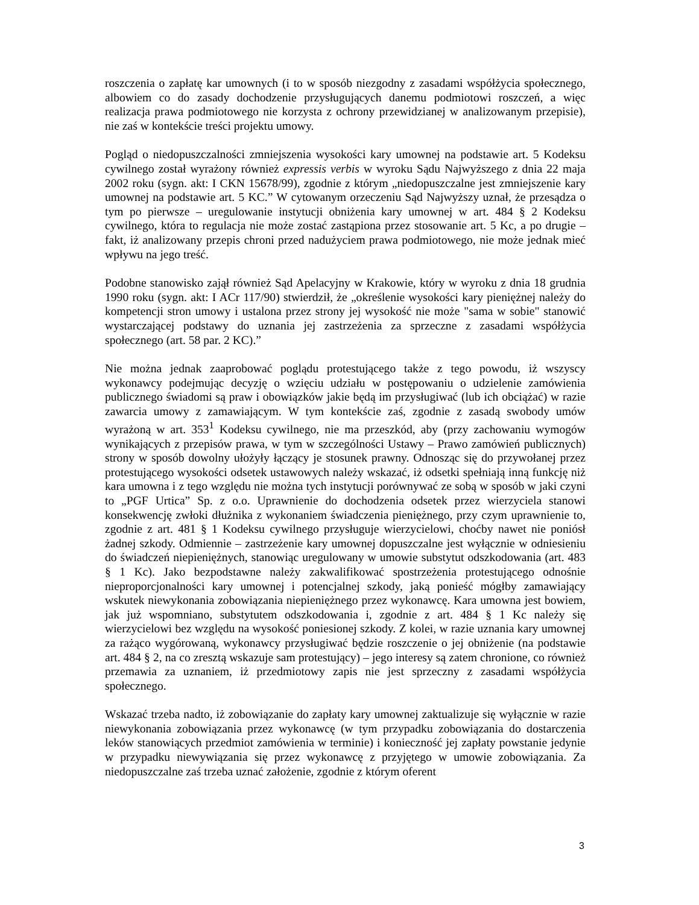roszczenia o zapłatę kar umownych (i to w sposób niezgodny z zasadami współżycia społecznego, albowiem co do zasady dochodzenie przysługujących danemu podmiotowi roszczeń, a więc realizacja prawa podmiotowego nie korzysta z ochrony przewidzianej w analizowanym przepisie), nie zaś w kontekście treści projektu umowy.
Pogląd o niedopuszczalności zmniejszenia wysokości kary umownej na podstawie art. 5 Kodeksu cywilnego został wyrażony również expressis verbis w wyroku Sądu Najwyższego z dnia 22 maja 2002 roku (sygn. akt: I CKN 15678/99), zgodnie z którym „niedopuszczalne jest zmniejszenie kary umownej na podstawie art. 5 KC.” W cytowanym orzeczeniu Sąd Najwyższy uznał, że przesądza o tym po pierwsze – uregulowanie instytucji obniżenia kary umownej w art. 484 § 2 Kodeksu cywilnego, która to regulacja nie może zostać zastąpiona przez stosowanie art. 5 Kc, a po drugie – fakt, iż analizowany przepis chroni przed nadużyciem prawa podmiotowego, nie może jednak mieć wpływu na jego treść.
Podobne stanowisko zajął również Sąd Apelacyjny w Krakowie, który w wyroku z dnia 18 grudnia 1990 roku (sygn. akt: I ACr 117/90) stwierdził, że „określenie wysokości kary pieniężnej należy do kompetencji stron umowy i ustalona przez strony jej wysokość nie może "sama w sobie" stanowić wystarczającej podstawy do uznania jej zastrzeżenia za sprzeczne z zasadami współżycia społecznego (art. 58 par. 2 KC).”
Nie można jednak zaaprobować poglądu protestującego także z tego powodu, iż wszyscy wykonawcy podejmując decyzję o wzięciu udziału w postępowaniu o udzielenie zamówienia publicznego świadomi są praw i obowiązków jakie będą im przysługiwać (lub ich obciążać) w razie zawarcia umowy z zamawiającym. W tym kontekście zaś, zgodnie z zasadą swobody umów wyrażoną w art. 353<sup>1</sup> Kodeksu cywilnego, nie ma przeszkód, aby (przy zachowaniu wymogów wynikających z przepisów prawa, w tym w szczególności Ustawy – Prawo zamówień publicznych) strony w sposób dowolny ułożyły łączący je stosunek prawny. Odnosząc się do przywołanej przez protestującego wysokości odsetek ustawowych należy wskazać, iż odsetki spełniają inną funkcję niż kara umowna i z tego względu nie można tych instytucji porównywać ze sobą w sposób w jaki czyni to „PGF Urtica” Sp. z o.o. Uprawnienie do dochodzenia odsetek przez wierzyciela stanowi konsekwencję zwłoki dłużnika z wykonaniem świadczenia pieniężnego, przy czym uprawnienie to, zgodnie z art. 481 § 1 Kodeksu cywilnego przysługuje wierzycielowi, choćby nawet nie poniósł żadnej szkody. Odmiennie – zastrzeżenie kary umownej dopuszczalne jest wyłącznie w odniesieniu do świadczeń niepieniężnych, stanowiąc uregulowany w umowie substytut odszkodowania (art. 483 § 1 Kc). Jako bezpodstawne należy zakwalifikować spostrzeżenia protestującego odnośnie nieproporcjonalności kary umownej i potencjalnej szkody, jaką ponieść mógłby zamawiający wskutek niewykonania zobowiązania niepieniężnego przez wykonawcę. Kara umowna jest bowiem, jak już wspomniano, substytutem odszkodowania i, zgodnie z art. 484 § 1 Kc należy się wierzycielowi bez względu na wysokość poniesionej szkody. Z kolei, w razie uznania kary umownej za rażąco wygórowaną, wykonawcy przysługiwać będzie roszczenie o jej obniżenie (na podstawie art. 484 § 2, na co zresztą wskazuje sam protestujący) – jego interesy są zatem chronione, co również przemawia za uznaniem, iż przedmiotowy zapis nie jest sprzeczny z zasadami współżycia społecznego.
Wskazać trzeba nadto, iż zobowiązanie do zapłaty kary umownej zaktualizuje się wyłącznie w razie niewykonania zobowiązania przez wykonawcę (w tym przypadku zobowiązania do dostarczenia leków stanowiących przedmiot zamówienia w terminie) i konieczność jej zapłaty powstanie jedynie w przypadku niewywiązania się przez wykonawcę z przyjętego w umowie zobowiązania. Za niedopuszczalne zaś trzeba uznać założenie, zgodnie z którym oferent
3